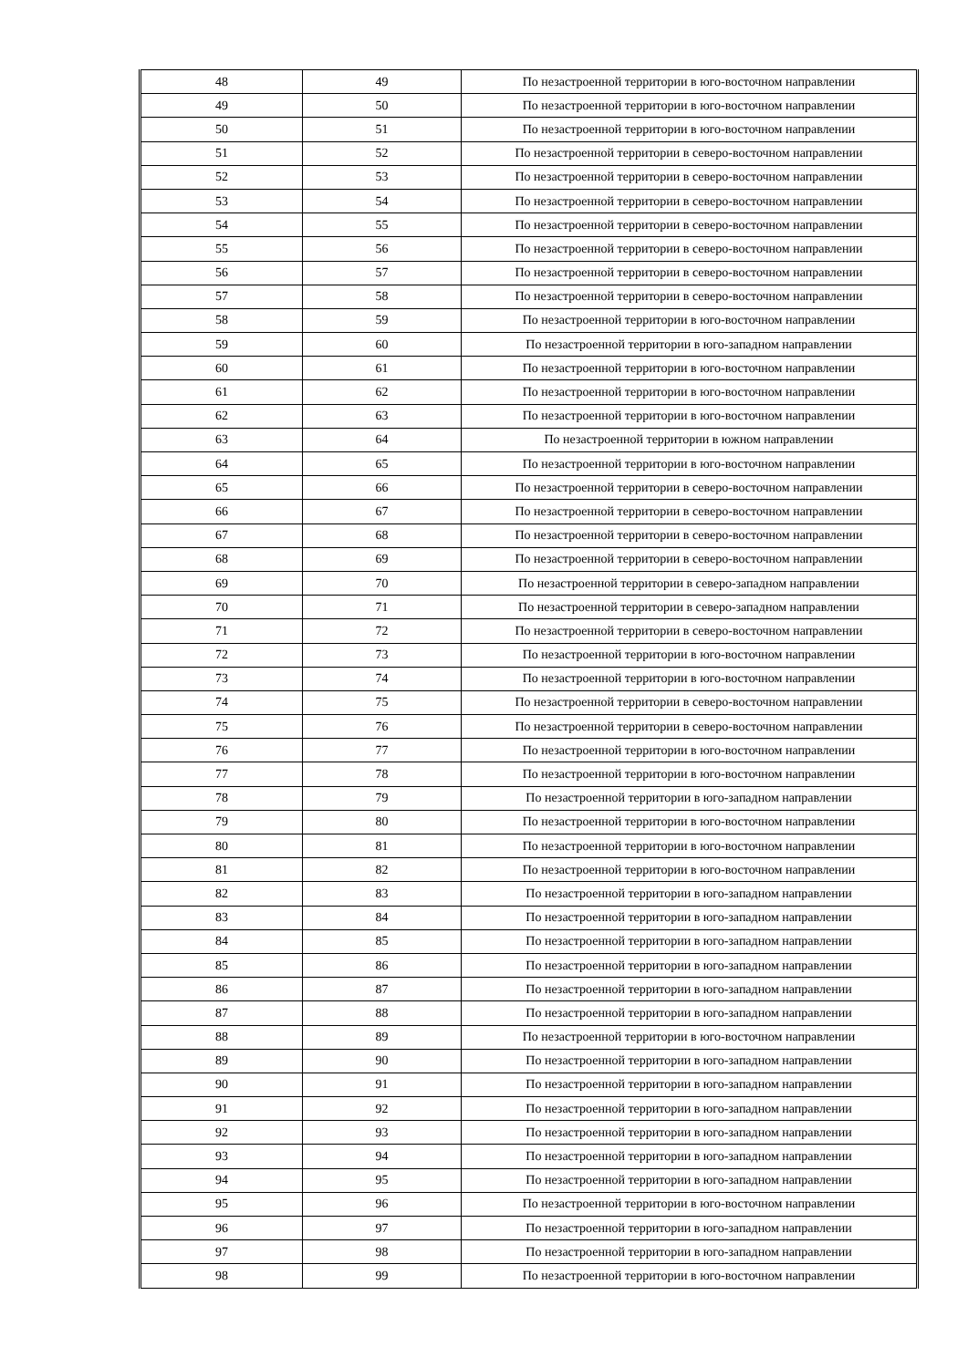| 48 | 49 | По незастроенной территории в юго-восточном направлении |
| 49 | 50 | По незастроенной территории в юго-восточном направлении |
| 50 | 51 | По незастроенной территории в юго-восточном направлении |
| 51 | 52 | По незастроенной территории в северо-восточном направлении |
| 52 | 53 | По незастроенной территории в северо-восточном направлении |
| 53 | 54 | По незастроенной территории в северо-восточном направлении |
| 54 | 55 | По незастроенной территории в северо-восточном направлении |
| 55 | 56 | По незастроенной территории в северо-восточном направлении |
| 56 | 57 | По незастроенной территории в северо-восточном направлении |
| 57 | 58 | По незастроенной территории в северо-восточном направлении |
| 58 | 59 | По незастроенной территории в юго-восточном направлении |
| 59 | 60 | По незастроенной территории в юго-западном направлении |
| 60 | 61 | По незастроенной территории в юго-восточном направлении |
| 61 | 62 | По незастроенной территории в юго-восточном направлении |
| 62 | 63 | По незастроенной территории в юго-восточном направлении |
| 63 | 64 | По незастроенной территории в южном направлении |
| 64 | 65 | По незастроенной территории в юго-восточном направлении |
| 65 | 66 | По незастроенной территории в северо-восточном направлении |
| 66 | 67 | По незастроенной территории в северо-восточном направлении |
| 67 | 68 | По незастроенной территории в северо-восточном направлении |
| 68 | 69 | По незастроенной территории в северо-восточном направлении |
| 69 | 70 | По незастроенной территории в северо-западном направлении |
| 70 | 71 | По незастроенной территории в северо-западном направлении |
| 71 | 72 | По незастроенной территории в северо-восточном направлении |
| 72 | 73 | По незастроенной территории в юго-восточном направлении |
| 73 | 74 | По незастроенной территории в юго-восточном направлении |
| 74 | 75 | По незастроенной территории в северо-восточном направлении |
| 75 | 76 | По незастроенной территории в северо-восточном направлении |
| 76 | 77 | По незастроенной территории в юго-восточном направлении |
| 77 | 78 | По незастроенной территории в юго-восточном направлении |
| 78 | 79 | По незастроенной территории в юго-западном направлении |
| 79 | 80 | По незастроенной территории в юго-восточном направлении |
| 80 | 81 | По незастроенной территории в юго-восточном направлении |
| 81 | 82 | По незастроенной территории в юго-восточном направлении |
| 82 | 83 | По незастроенной территории в юго-западном направлении |
| 83 | 84 | По незастроенной территории в юго-западном направлении |
| 84 | 85 | По незастроенной территории в юго-западном направлении |
| 85 | 86 | По незастроенной территории в юго-западном направлении |
| 86 | 87 | По незастроенной территории в юго-западном направлении |
| 87 | 88 | По незастроенной территории в юго-западном направлении |
| 88 | 89 | По незастроенной территории в юго-восточном направлении |
| 89 | 90 | По незастроенной территории в юго-западном направлении |
| 90 | 91 | По незастроенной территории в юго-западном направлении |
| 91 | 92 | По незастроенной территории в юго-западном направлении |
| 92 | 93 | По незастроенной территории в юго-западном направлении |
| 93 | 94 | По незастроенной территории в юго-западном направлении |
| 94 | 95 | По незастроенной территории в юго-западном направлении |
| 95 | 96 | По незастроенной территории в юго-восточном направлении |
| 96 | 97 | По незастроенной территории в юго-западном направлении |
| 97 | 98 | По незастроенной территории в юго-западном направлении |
| 98 | 99 | По незастроенной территории в юго-восточном направлении |